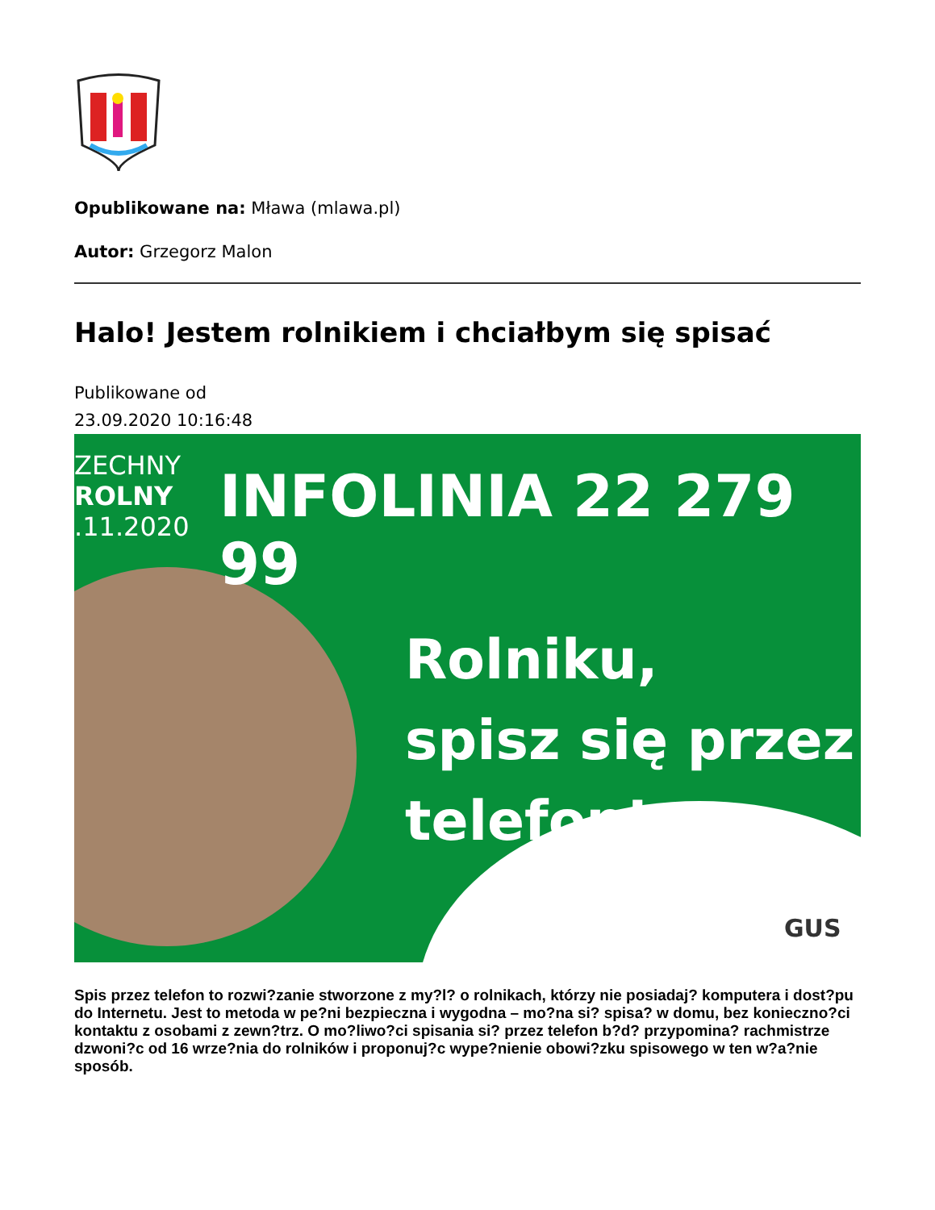Opublikowane na: Mława (mlawa.pl)
Autor: Grzegorz Malon
Halo! Jestem rolnikiem i chciałbym się spisać
Publikowane od
23.09.2020 10:16:48
ZECHNY
ROLNY
.11.2020
INFOLINIA 22 279 99
Rolniku,
spisz się przez
telefon!
GUS
Spis przez telefon to rozwi?zanie stworzone z my?l? o rolnikach, którzy nie posiadaj? komputera i dost?pu do Internetu. Jest to metoda w pe?ni bezpieczna i wygodna – mo?na si? spisa? w domu, bez konieczno?ci kontaktu z osobami z zewn?trz. O mo?liwo?ci spisania si? przez telefon b?d? przypomina? rachmistrze dzwoni?c od 16 wrze?nia do rolników i proponuj?c wype?nienie obowi?zku spisowego w ten w?a?nie sposób.